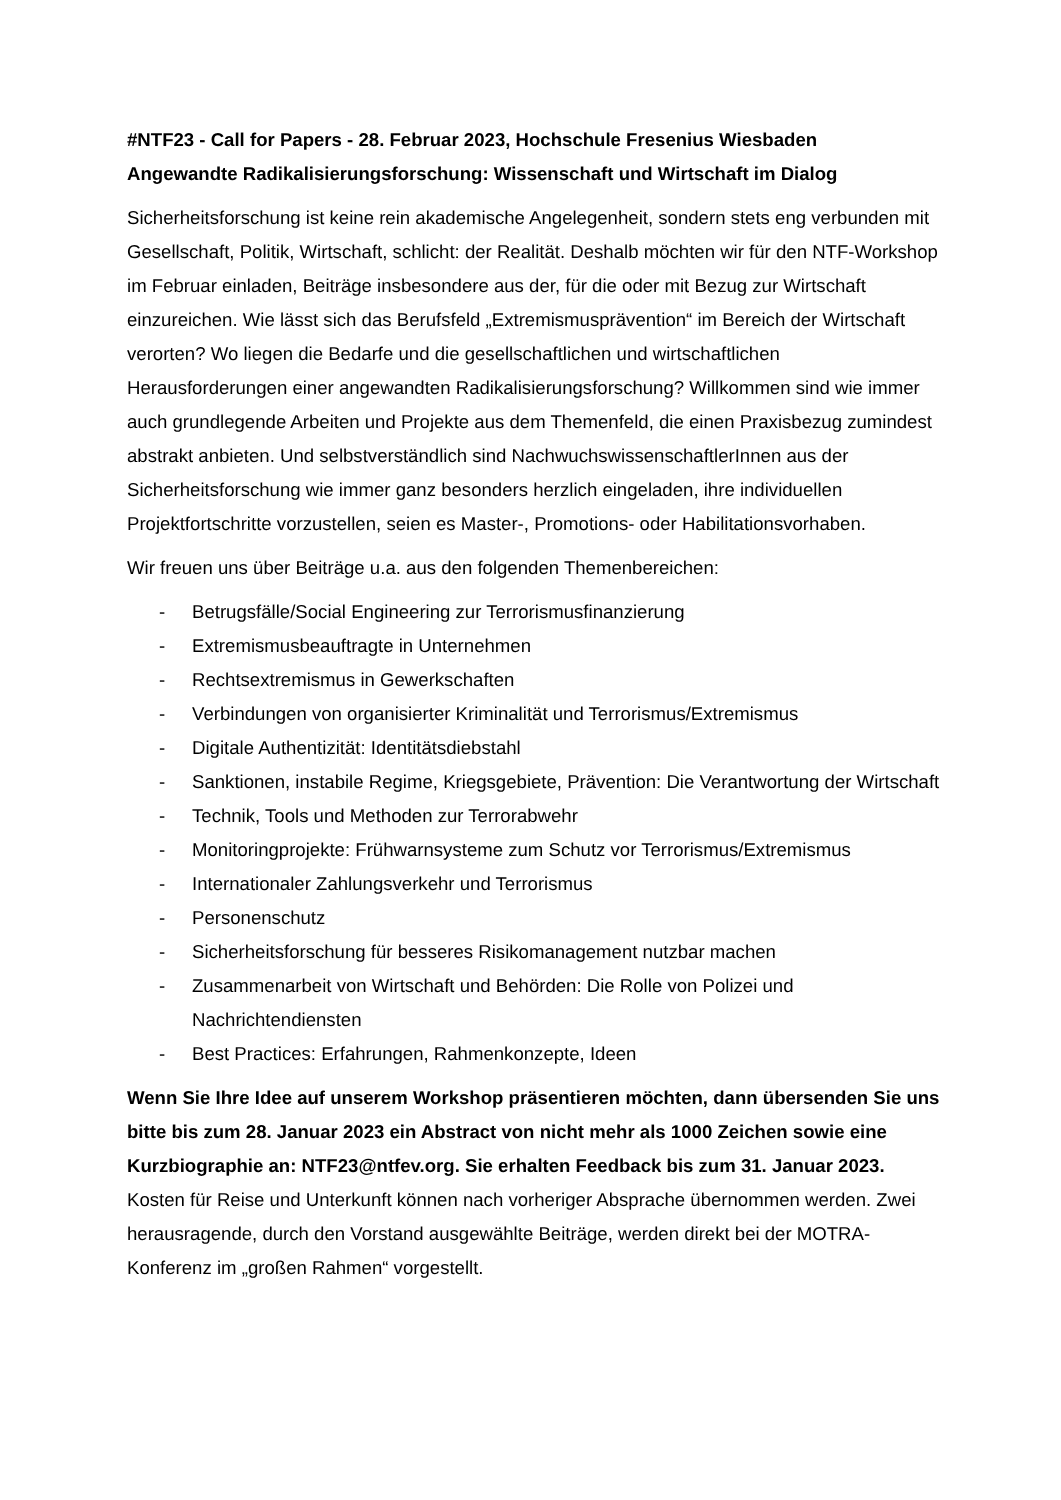#NTF23 - Call for Papers - 28. Februar 2023, Hochschule Fresenius Wiesbaden
Angewandte Radikalisierungsforschung: Wissenschaft und Wirtschaft im Dialog
Sicherheitsforschung ist keine rein akademische Angelegenheit, sondern stets eng verbunden mit Gesellschaft, Politik, Wirtschaft, schlicht: der Realität. Deshalb möchten wir für den NTF-Workshop im Februar einladen, Beiträge insbesondere aus der, für die oder mit Bezug zur Wirtschaft einzureichen. Wie lässt sich das Berufsfeld „Extremismusprävention“ im Bereich der Wirtschaft verorten? Wo liegen die Bedarfe und die gesellschaftlichen und wirtschaftlichen Herausforderungen einer angewandten Radikalisierungsforschung? Willkommen sind wie immer auch grundlegende Arbeiten und Projekte aus dem Themenfeld, die einen Praxisbezug zumindest abstrakt anbieten. Und selbstverständlich sind NachwuchswissenschaftlerInnen aus der Sicherheitsforschung wie immer ganz besonders herzlich eingeladen, ihre individuellen Projektfortschritte vorzustellen, seien es Master-, Promotions- oder Habilitationsvorhaben.
Wir freuen uns über Beiträge u.a. aus den folgenden Themenbereichen:
- Betrugsfälle/Social Engineering zur Terrorismusfinanzierung
- Extremismusbeauftragte in Unternehmen
- Rechtsextremismus in Gewerkschaften
- Verbindungen von organisierter Kriminalität und Terrorismus/Extremismus
- Digitale Authentizität: Identitätsdiebstahl
- Sanktionen, instabile Regime, Kriegsgebiete, Prävention: Die Verantwortung der Wirtschaft
- Technik, Tools und Methoden zur Terrorabwehr
- Monitoringprojekte: Frühwarnsysteme zum Schutz vor Terrorismus/Extremismus
- Internationaler Zahlungsverkehr und Terrorismus
- Personenschutz
- Sicherheitsforschung für besseres Risikomanagement nutzbar machen
- Zusammenarbeit von Wirtschaft und Behörden: Die Rolle von Polizei und Nachrichtendiensten
- Best Practices: Erfahrungen, Rahmenkonzepte, Ideen
Wenn Sie Ihre Idee auf unserem Workshop präsentieren möchten, dann übersenden Sie uns bitte bis zum 28. Januar 2023 ein Abstract von nicht mehr als 1000 Zeichen sowie eine Kurzbiographie an: NTF23@ntfev.org. Sie erhalten Feedback bis zum 31. Januar 2023. Kosten für Reise und Unterkunft können nach vorheriger Absprache übernommen werden. Zwei herausragende, durch den Vorstand ausgewählte Beiträge, werden direkt bei der MOTRA-Konferenz im „großen Rahmen“ vorgestellt.